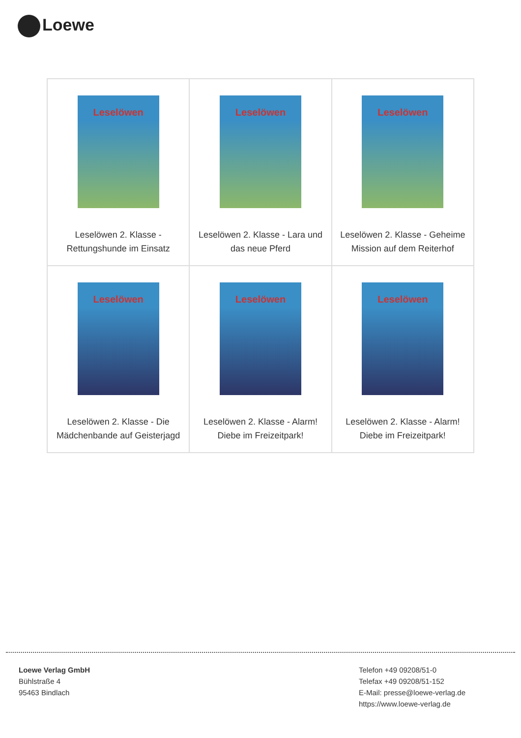Loewe
| Leselöwen Leselöwen 2. Klasse - Rettungshunde im Einsatz | Leselöwen Leselöwen 2. Klasse - Lara und das neue Pferd | Leselöwen Leselöwen 2. Klasse - Geheime Mission auf dem Reiterhof |
| Leselöwen Leselöwen 2. Klasse - Die Mädchenbande auf Geisterjagd | Leselöwen Leselöwen 2. Klasse - Alarm! Diebe im Freizeitpark! | Leselöwen Leselöwen 2. Klasse - Alarm! Diebe im Freizeitpark! |
Loewe Verlag GmbH
Bühlstraße 4
95463 Bindlach
Telefon +49 09208/51-0
Telefax +49 09208/51-152
E-Mail: presse@loewe-verlag.de
https://www.loewe-verlag.de